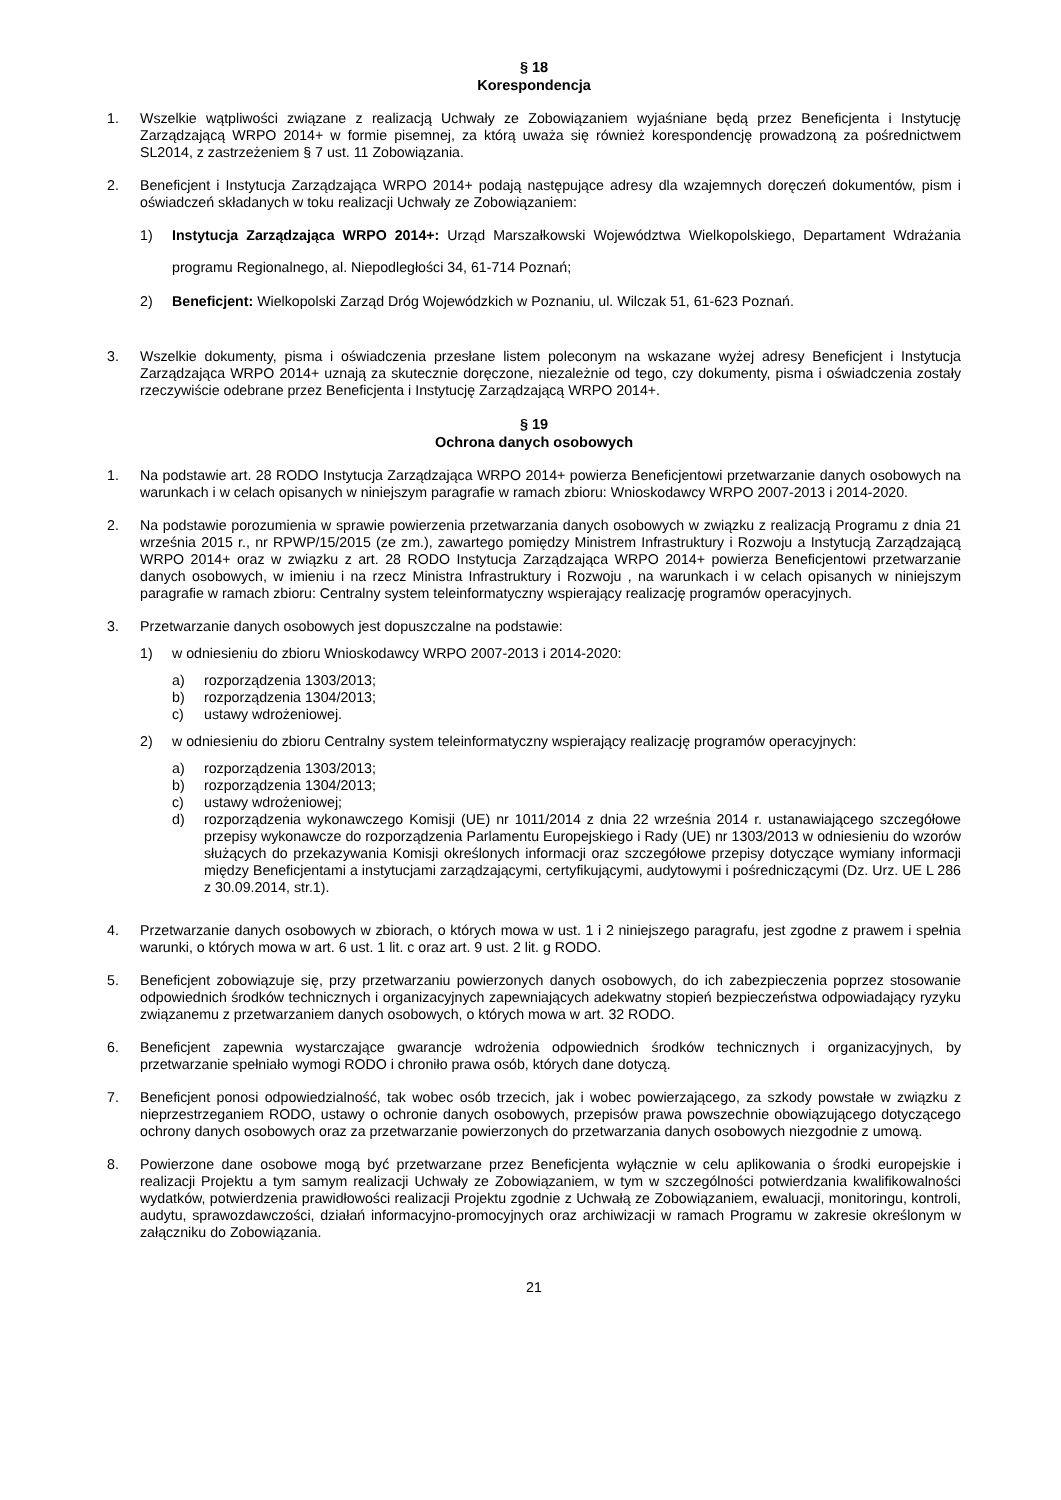§ 18
Korespondencja
1. Wszelkie wątpliwości związane z realizacją Uchwały ze Zobowiązaniem wyjaśniane będą przez Beneficjenta i Instytucję Zarządzającą WRPO 2014+ w formie pisemnej, za którą uważa się również korespondencję prowadzoną za pośrednictwem SL2014, z zastrzeżeniem § 7 ust. 11 Zobowiązania.
2. Beneficjent i Instytucja Zarządzająca WRPO 2014+ podają następujące adresy dla wzajemnych doręczeń dokumentów, pism i oświadczeń składanych w toku realizacji Uchwały ze Zobowiązaniem:
1) Instytucja Zarządzająca WRPO 2014+: Urząd Marszałkowski Województwa Wielkopolskiego, Departament Wdrażania programu Regionalnego, al. Niepodległości 34, 61-714 Poznań;
2) Beneficjent: Wielkopolski Zarząd Dróg Wojewódzkich w Poznaniu, ul. Wilczak 51, 61-623 Poznań.
3. Wszelkie dokumenty, pisma i oświadczenia przesłane listem poleconym na wskazane wyżej adresy Beneficjent i Instytucja Zarządzająca WRPO 2014+ uznają za skutecznie doręczone, niezależnie od tego, czy dokumenty, pisma i oświadczenia zostały rzeczywiście odebrane przez Beneficjenta i Instytucję Zarządzającą WRPO 2014+.
§ 19
Ochrona danych osobowych
1. Na podstawie art. 28 RODO Instytucja Zarządzająca WRPO 2014+ powierza Beneficjentowi przetwarzanie danych osobowych na warunkach i w celach opisanych w niniejszym paragrafie w ramach zbioru: Wnioskodawcy WRPO 2007-2013 i 2014-2020.
2. Na podstawie porozumienia w sprawie powierzenia przetwarzania danych osobowych w związku z realizacją Programu z dnia 21 września 2015 r., nr RPWP/15/2015 (ze zm.), zawartego pomiędzy Ministrem Infrastruktury i Rozwoju a Instytucją Zarządzającą WRPO 2014+ oraz w związku z art. 28 RODO Instytucja Zarządzająca WRPO 2014+ powierza Beneficjentowi przetwarzanie danych osobowych, w imieniu i na rzecz Ministra Infrastruktury i Rozwoju , na warunkach i w celach opisanych w niniejszym paragrafie w ramach zbioru: Centralny system teleinformatyczny wspierający realizację programów operacyjnych.
3. Przetwarzanie danych osobowych jest dopuszczalne na podstawie:
1) w odniesieniu do zbioru Wnioskodawcy WRPO 2007-2013 i 2014-2020:
a) rozporządzenia 1303/2013;
b) rozporządzenia 1304/2013;
c) ustawy wdrożeniowej.
2) w odniesieniu do zbioru Centralny system teleinformatyczny wspierający realizację programów operacyjnych:
a) rozporządzenia 1303/2013;
b) rozporządzenia 1304/2013;
c) ustawy wdrożeniowej;
d) rozporządzenia wykonawczego Komisji (UE) nr 1011/2014 z dnia 22 września 2014 r. ustanawiającego szczegółowe przepisy wykonawcze do rozporządzenia Parlamentu Europejskiego i Rady (UE) nr 1303/2013 w odniesieniu do wzorów służących do przekazywania Komisji określonych informacji oraz szczegółowe przepisy dotyczące wymiany informacji między Beneficjentami a instytucjami zarządzającymi, certyfikującymi, audytowymi i pośredniczącymi (Dz. Urz. UE L 286 z 30.09.2014, str.1).
4. Przetwarzanie danych osobowych w zbiorach, o których mowa w ust. 1 i 2 niniejszego paragrafu, jest zgodne z prawem i spełnia warunki, o których mowa w art. 6 ust. 1 lit. c oraz art. 9 ust. 2 lit. g RODO.
5. Beneficjent zobowiązuje się, przy przetwarzaniu powierzonych danych osobowych, do ich zabezpieczenia poprzez stosowanie odpowiednich środków technicznych i organizacyjnych zapewniających adekwatny stopień bezpieczeństwa odpowiadający ryzyku związanemu z przetwarzaniem danych osobowych, o których mowa w art. 32 RODO.
6. Beneficjent zapewnia wystarczające gwarancje wdrożenia odpowiednich środków technicznych i organizacyjnych, by przetwarzanie spełniało wymogi RODO i chroniło prawa osób, których dane dotyczą.
7. Beneficjent ponosi odpowiedzialność, tak wobec osób trzecich, jak i wobec powierzającego, za szkody powstałe w związku z nieprzestrzeganiem RODO, ustawy o ochronie danych osobowych, przepisów prawa powszechnie obowiązującego dotyczącego ochrony danych osobowych oraz za przetwarzanie powierzonych do przetwarzania danych osobowych niezgodnie z umową.
8. Powierzone dane osobowe mogą być przetwarzane przez Beneficjenta wyłącznie w celu aplikowania o środki europejskie i realizacji Projektu a tym samym realizacji Uchwały ze Zobowiązaniem, w tym w szczególności potwierdzania kwalifikowalności wydatków, potwierdzenia prawidłowości realizacji Projektu zgodnie z Uchwałą ze Zobowiązaniem, ewaluacji, monitoringu, kontroli, audytu, sprawozdawczości, działań informacyjno-promocyjnych oraz archiwizacji w ramach Programu w zakresie określonym w załączniku do Zobowiązania.
21